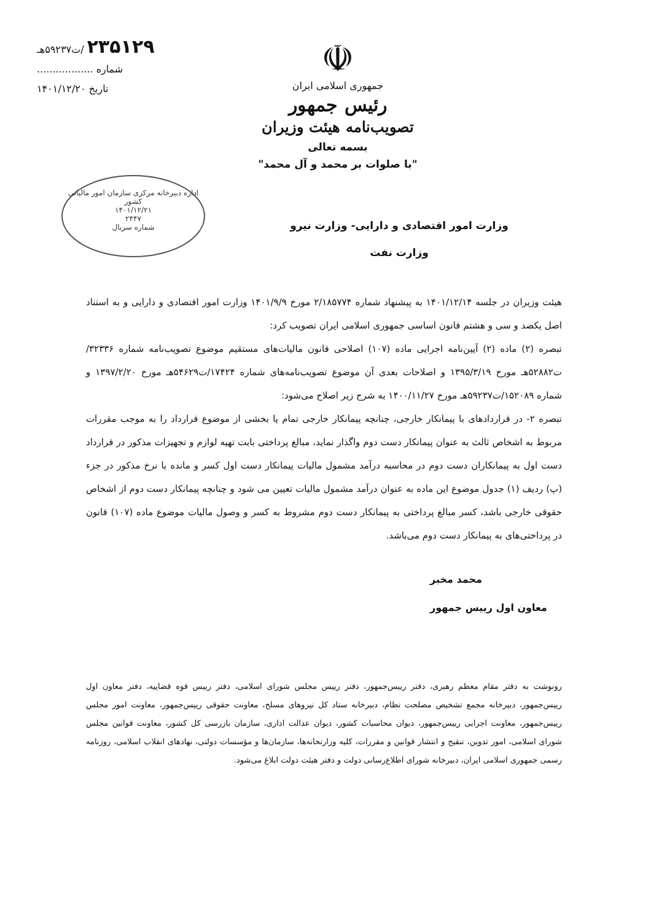☫
جمهوری اسلامی ایران
رئیس جمهور
تصویب‌نامه هیئت وزیران
بسمه تعالی
"با صلوات بر محمد و آل محمد"
۲۳۵۱۲۹ /ت۵۹۲۳۷هـ
شماره ..................
تاریخ ۱۴۰۱/۱۲/۲۰
اداره دبیرخانه مرکزی سازمان امور مالیاتی کشور
۱۴۰۱/۱۲/۲۱
۲۴۴۷
شماره سریال
وزارت امور اقتصادی و دارایی- وزارت نیرو
وزارت نفت
هیئت وزیران در جلسه ۱۴۰۱/۱۲/۱۴ به پیشنهاد شماره ۲/۱۸۵۷۷۴ مورخ ۱۴۰۱/۹/۹ وزارت امور اقتصادی و دارایی و به استناد اصل یکصد و سی و هشتم قانون اساسی جمهوری اسلامی ایران تصویب کرد:
تبصره (۲) ماده (۲) آیین‌نامه اجرایی ماده (۱۰۷) اصلاحی قانون مالیات‌های مستقیم موضوع تصویب‌نامه شماره ۳۲۳۳۶/ت۵۲۸۸۲هـ مورخ ۱۳۹۵/۳/۱۹ و اصلاحات بعدی آن موضوع تصویب‌نامه‌های شماره ۱۷۴۲۴/ت۵۴۶۲۹هـ مورخ ۱۳۹۷/۲/۲۰ و شماره ۱۵۲۰۸۹/ت۵۹۲۳۷هـ مورخ ۱۴۰۰/۱۱/۲۷ به شرح زیر اصلاح می‌شود:
تبصره ۲- در قراردادهای با پیمانکار خارجی، چنانچه پیمانکار خارجی تمام یا بخشی از موضوع قرارداد را به موجب مقررات مربوط به اشخاص ثالث به عنوان پیمانکار دست دوم واگذار نماید، مبالغ پرداختی بابت تهیه لوازم و تجهیزات مذکور در قرارداد دست اول به پیمانکاران دست دوم در محاسبه درآمد مشمول مالیات پیمانکار دست اول کسر و مانده با نرخ مذکور در جزء (پ) ردیف (۱) جدول موضوع این ماده به عنوان درآمد مشمول مالیات تعیین می شود و چنانچه پیمانکار دست دوم از اشخاص حقوقی خارجی باشد، کسر مبالغ پرداختی به پیمانکار دست دوم مشروط به کسر و وصول مالیات موضوع ماده (۱۰۷) قانون در پرداختی‌های به پیمانکار دست دوم می‌باشد.
محمد مخبر
معاون اول رییس جمهور
رونوشت به دفتر مقام معظم رهبری، دفتر رییس‌جمهور، دفتر رییس مجلس شورای اسلامی، دفتر رییس قوه قضاییه، دفتر معاون اول رییس‌جمهور، دبیرخانه مجمع تشخیص مصلحت نظام، دبیرخانه ستاد کل نیروهای مسلح، معاونت حقوقی رییس‌جمهور، معاونت امور مجلس رییس‌جمهور، معاونت اجرایی رییس‌جمهور، دیوان محاسبات کشور، دیوان عدالت اداری، سازمان بازرسی کل کشور، معاونت قوانین مجلس شورای اسلامی، امور تدوین، تنقیح و انتشار قوانین و مقررات، کلیه وزارتخانه‌ها، سازمان‌ها و مؤسسات دولتی، نهادهای انقلاب اسلامی، روزنامه رسمی جمهوری اسلامی ایران، دبیرخانه شورای اطلاع‌رسانی دولت و دفتر هیئت دولت ابلاغ می‌شود.